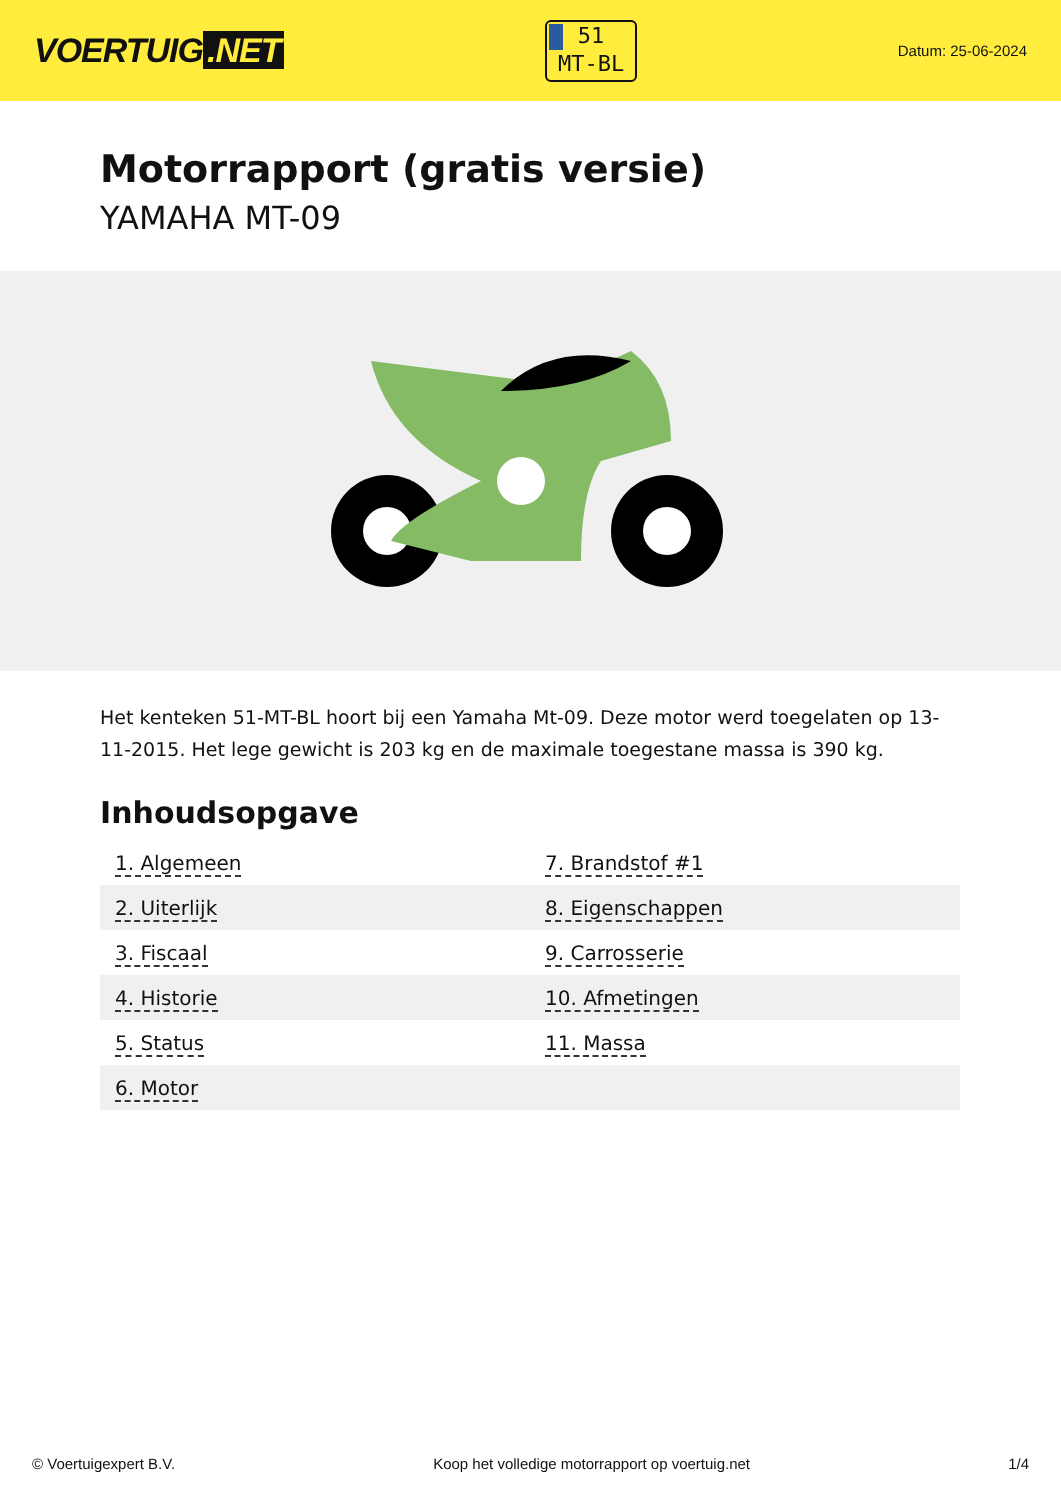VOERTUIG.NET
51
MT-BL
Datum: 25-06-2024
Motorrapport (gratis versie)
YAMAHA MT-09
Het kenteken 51-MT-BL hoort bij een Yamaha Mt-09. Deze motor werd toegelaten op 13-11-2015. Het lege gewicht is 203 kg en de maximale toegestane massa is 390 kg.
Inhoudsopgave
| 1. Algemeen | 7. Brandstof #1 |
| 2. Uiterlijk | 8. Eigenschappen |
| 3. Fiscaal | 9. Carrosserie |
| 4. Historie | 10. Afmetingen |
| 5. Status | 11. Massa |
| 6. Motor | |
© Voertuigexpert B.V. Koop het volledige motorrapport op voertuig.net 1/4